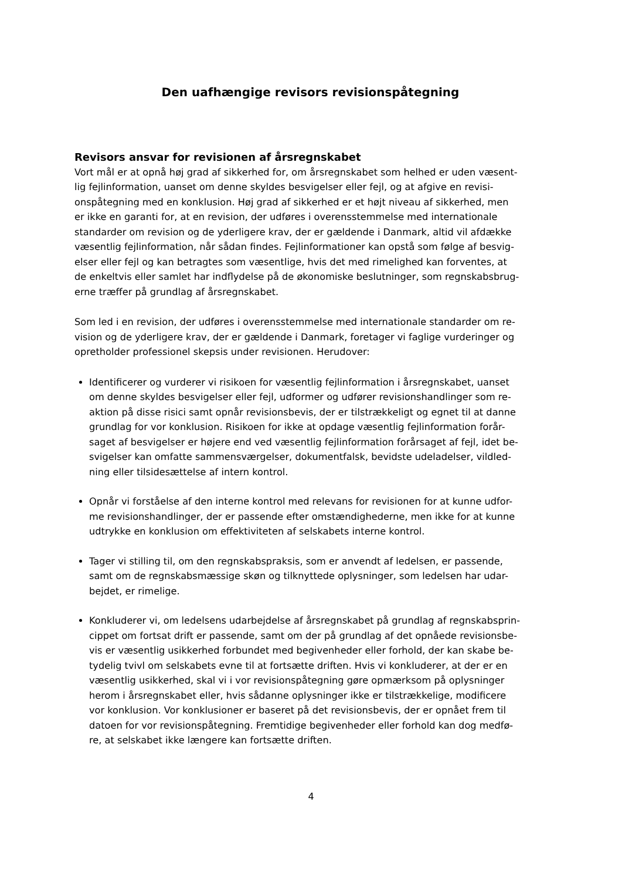Den uafhængige revisors revisionspåtegning
Revisors ansvar for revisionen af årsregnskabet
Vort mål er at opnå høj grad af sikkerhed for, om årsregnskabet som helhed er uden væsent-
lig fejlinformation, uanset om denne skyldes besvigelser eller fejl, og at afgive en revisi-
onspåtegning med en konklusion. Høj grad af sikkerhed er et højt niveau af sikkerhed, men
er ikke en garanti for, at en revision, der udføres i overensstemmelse med internationale
standarder om revision og de yderligere krav, der er gældende i Danmark, altid vil afdække
væsentlig fejlinformation, når sådan findes. Fejlinformationer kan opstå som følge af besvig-
elser eller fejl og kan betragtes som væsentlige, hvis det med rimelighed kan forventes, at
de enkeltvis eller samlet har indflydelse på de økonomiske beslutninger, som regnskabsbrug-
erne træffer på grundlag af årsregnskabet.
Som led i en revision, der udføres i overensstemmelse med internationale standarder om re-
vision og de yderligere krav, der er gældende i Danmark, foretager vi faglige vurderinger og
opretholder professionel skepsis under revisionen. Herudover:
Identificerer og vurderer vi risikoen for væsentlig fejlinformation i årsregnskabet, uanset
om denne skyldes besvigelser eller fejl, udformer og udfører revisionshandlinger som re-
aktion på disse risici samt opnår revisionsbevis, der er tilstrækkeligt og egnet til at danne
grundlag for vor konklusion. Risikoen for ikke at opdage væsentlig fejlinformation forår-
saget af besvigelser er højere end ved væsentlig fejlinformation forårsaget af fejl, idet be-
svigelser kan omfatte sammensværgelser, dokumentfalsk, bevidste udeladelser, vildled-
ning eller tilsidesættelse af intern kontrol.
Opnår vi forståelse af den interne kontrol med relevans for revisionen for at kunne udfor-
me revisionshandlinger, der er passende efter omstændighederne, men ikke for at kunne
udtrykke en konklusion om effektiviteten af selskabets interne kontrol.
Tager vi stilling til, om den regnskabspraksis, som er anvendt af ledelsen, er passende,
samt om de regnskabsmæssige skøn og tilknyttede oplysninger, som ledelsen har udar-
bejdet, er rimelige.
Konkluderer vi, om ledelsens udarbejdelse af årsregnskabet på grundlag af regnskabsprin-
cippet om fortsat drift er passende, samt om der på grundlag af det opnåede revisionsbe-
vis er væsentlig usikkerhed forbundet med begivenheder eller forhold, der kan skabe be-
tydelig tvivl om selskabets evne til at fortsætte driften. Hvis vi konkluderer, at der er en
væsentlig usikkerhed, skal vi i vor revisionspåtegning gøre opmærksom på oplysninger
herom i årsregnskabet eller, hvis sådanne oplysninger ikke er tilstrækkelige, modificere
vor konklusion. Vor konklusioner er baseret på det revisionsbevis, der er opnået frem til
datoen for vor revisionspåtegning. Fremtidige begivenheder eller forhold kan dog medfø-
re, at selskabet ikke længere kan fortsætte driften.
4